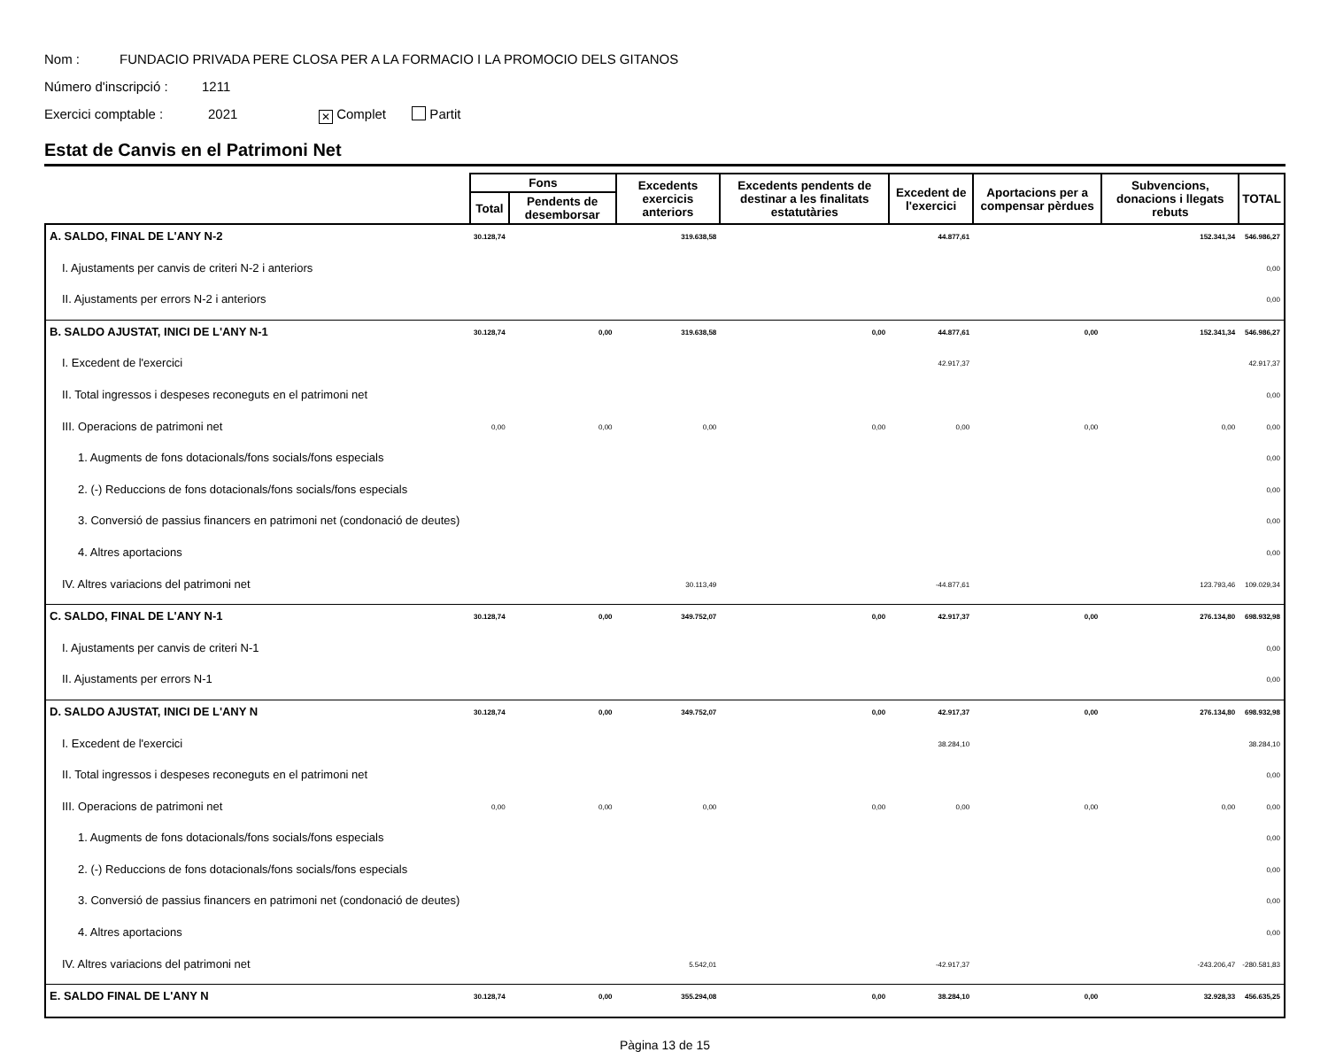Nom : FUNDACIO PRIVADA PERE CLOSA PER A LA FORMACIO I LA PROMOCIO DELS GITANOS
Número d'inscripció : 1211
Exercici comptable : 2021 ✕ Complet Partit
Estat de Canvis en el Patrimoni Net
| | Fons | | Excedents exercicis anteriors | Excedents pendents de destinar a les finalitats estatutàries | Excedent de l'exercici | Aportacions per a compensar pèrdues | Subvencions, donacions i llegats rebuts | TOTAL |
| --- | --- | --- | --- | --- | --- | --- | --- | --- |
| | Total | Pendents de desemborsar | | | | | | |
| A. SALDO, FINAL DE L'ANY N-2 | 30.128,74 | | 319.638,58 | | 44.877,61 | | 152.341,34 | 546.986,27 |
| I. Ajustaments per canvis de criteri N-2 i anteriors | | | | | | | | 0,00 |
| II. Ajustaments per errors N-2 i anteriors | | | | | | | | 0,00 |
| B. SALDO AJUSTAT, INICI DE L'ANY N-1 | 30.128,74 | 0,00 | 319.638,58 | 0,00 | 44.877,61 | 0,00 | 152.341,34 | 546.986,27 |
| I. Excedent de l'exercici | | | | | 42.917,37 | | | 42.917,37 |
| II. Total ingressos i despeses reconeguts en el patrimoni net | | | | | | | | 0,00 |
| III. Operacions de patrimoni net | 0,00 | 0,00 | 0,00 | 0,00 | 0,00 | 0,00 | 0,00 | 0,00 |
| 1. Augments de fons dotacionals/fons socials/fons especials | | | | | | | | 0,00 |
| 2. (-) Reduccions de fons dotacionals/fons socials/fons especials | | | | | | | | 0,00 |
| 3. Conversió de passius financers en patrimoni net (condonació de deutes) | | | | | | | | 0,00 |
| 4. Altres aportacions | | | | | | | | 0,00 |
| IV. Altres variacions del patrimoni net | | | 30.113,49 | | -44.877,61 | | 123.793,46 | 109.029,34 |
| C. SALDO, FINAL DE L'ANY N-1 | 30.128,74 | 0,00 | 349.752,07 | 0,00 | 42.917,37 | 0,00 | 276.134,80 | 698.932,98 |
| I. Ajustaments per canvis de criteri N-1 | | | | | | | | 0,00 |
| II. Ajustaments per errors N-1 | | | | | | | | 0,00 |
| D. SALDO AJUSTAT, INICI DE L'ANY N | 30.128,74 | 0,00 | 349.752,07 | 0,00 | 42.917,37 | 0,00 | 276.134,80 | 698.932,98 |
| I. Excedent de l'exercici | | | | | 38.284,10 | | | 38.284,10 |
| II. Total ingressos i despeses reconeguts en el patrimoni net | | | | | | | | 0,00 |
| III. Operacions de patrimoni net | 0,00 | 0,00 | 0,00 | 0,00 | 0,00 | 0,00 | 0,00 | 0,00 |
| 1. Augments de fons dotacionals/fons socials/fons especials | | | | | | | | 0,00 |
| 2. (-) Reduccions de fons dotacionals/fons socials/fons especials | | | | | | | | 0,00 |
| 3. Conversió de passius financers en patrimoni net (condonació de deutes) | | | | | | | | 0,00 |
| 4. Altres aportacions | | | | | | | | 0,00 |
| IV. Altres variacions del patrimoni net | | | 5.542,01 | | -42.917,37 | | -243.206,47 | -280.581,83 |
| E. SALDO FINAL DE L'ANY N | 30.128,74 | 0,00 | 355.294,08 | 0,00 | 38.284,10 | 0,00 | 32.928,33 | 456.635,25 |
Pàgina 13 de 15